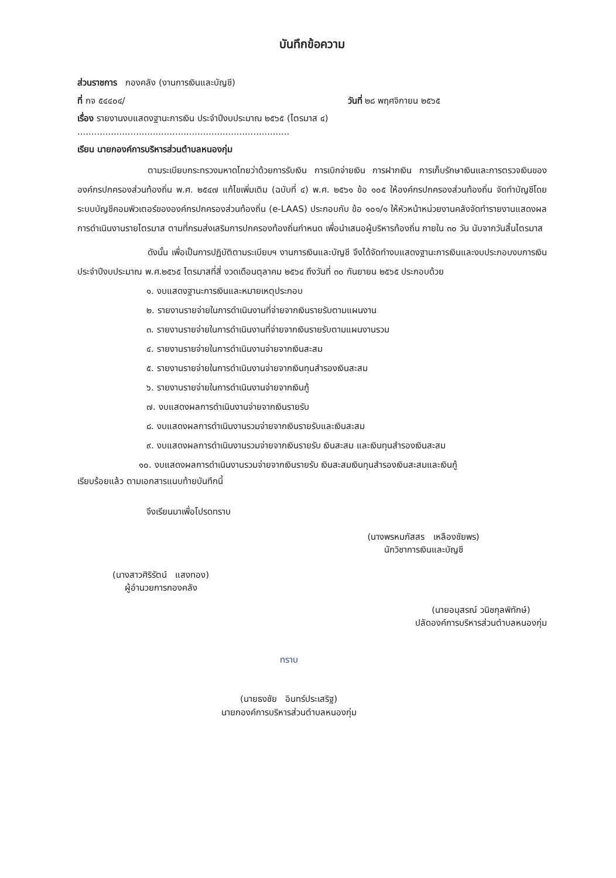บันทึกข้อความ
ส่วนราชการ กองคลัง (งานการเงินและบัญชี)
ที่ กจ ๕๔๔๐๔/ วันที่ ๒๘ พฤศจิกายน ๒๕๖๕
เรื่อง รายงานงบแสดงฐานะการเงิน ประจำปีงบประมาณ ๒๕๖๕ (ไตรมาส ๔)
............................................................................
เรียน นายกองค์การบริหารส่วนตำบลหนองกุ่ม
ตามระเบียบกระทรวงมหาดไทยว่าด้วยการรับเงิน การเบิกจ่ายเงิน การฝากเงิน การเก็บรักษาเงินและการตรวจเงินขององค์กรปกครองส่วนท้องถิ่น พ.ศ. ๒๕๔๗ แก้ไขเพิ่มเติม (ฉบับที่ ๔) พ.ศ. ๒๕๖๑ ข้อ ๑๐๕ ให้องค์กรปกครองส่วนท้องถิ่น จัดทำบัญชีโดยระบบบัญชีคอมพิวเตอร์ขององค์กรปกครองส่วนท้องถิ่น (e-LAAS) ประกอบกับ ข้อ ๑๐๑/๑ ให้หัวหน้าหน่วยงานคลังจัดทำรายงานแสดงผลการดำเนินงานรายไตรมาส ตามที่กรมส่งเสริมการปกครองท้องถิ่นกำหนด เพื่อนำเสนอผู้บริหารท้องถิ่น ภายใน ๓๐ วัน นับจากวันสิ้นไตรมาส
ดังนั้น เพื่อเป็นการปฏิบัติตามระเบียบฯ งานการเงินและบัญชี จึงได้จัดทำงบแสดงฐานะการเงินและงบประกอบงบการเงิน ประจำปีงบประมาณ พ.ศ.๒๕๖๕ ไตรมาสที่สี่ งวดเดือนตุลาคม ๒๕๖๔ ถึงวันที่ ๓๐ กันยายน ๒๕๖๕ ประกอบด้วย
๑. งบแสดงฐานะการเงินและหมายเหตุประกอบ
๒. รายงานรายจ่ายในการดำเนินงานที่จ่ายจากเงินรายรับตามแผนงาน
๓. รายงานรายจ่ายในการดำเนินงานที่จ่ายจากเงินรายรับตามแผนงานรวม
๔. รายงานรายจ่ายในการดำเนินงานจ่ายจากเงินสะสม
๕. รายงานรายจ่ายในการดำเนินงานจ่ายจากเงินทุนสำรองเงินสะสม
๖. รายงานรายจ่ายในการดำเนินงานจ่ายจากเงินกู้
๗. งบแสดงผลการดำเนินงานจ่ายจากเงินรายรับ
๘. งบแสดงผลการดำเนินงานรวมจ่ายจากเงินรายรับและเงินสะสม
๙. งบแสดงผลการดำเนินงานรวมจ่ายจากเงินรายรับ เงินสะสม และเงินทุนสำรองเงินสะสม
๑๐. งบแสดงผลการดำเนินงานรวมจ่ายจากเงินรายรับ เงินสะสมเงินทุนสำรองเงินสะสมและเงินกู้
เรียบร้อยแล้ว ตามเอกสารแนบท้ายบันทึกนี้
จึงเรียนมาเพื่อโปรดทราบ
(นางพรหมภัสสร เหลืองชัยพร)
นักวิชาการเงินและบัญชี
(นางสาวศิริรัตน์ แสงทอง)
ผู้อำนวยการกองคลัง
(นายอนุสรณ์ วนิชกุลพิทักษ์)
ปลัดองค์การบริหารส่วนตำบลหนองกุ่ม
ทราบ
(นายธงชัย อินทร์ประเสริฐ)
นายกองค์การบริหารส่วนตำบลหนองกุ่ม